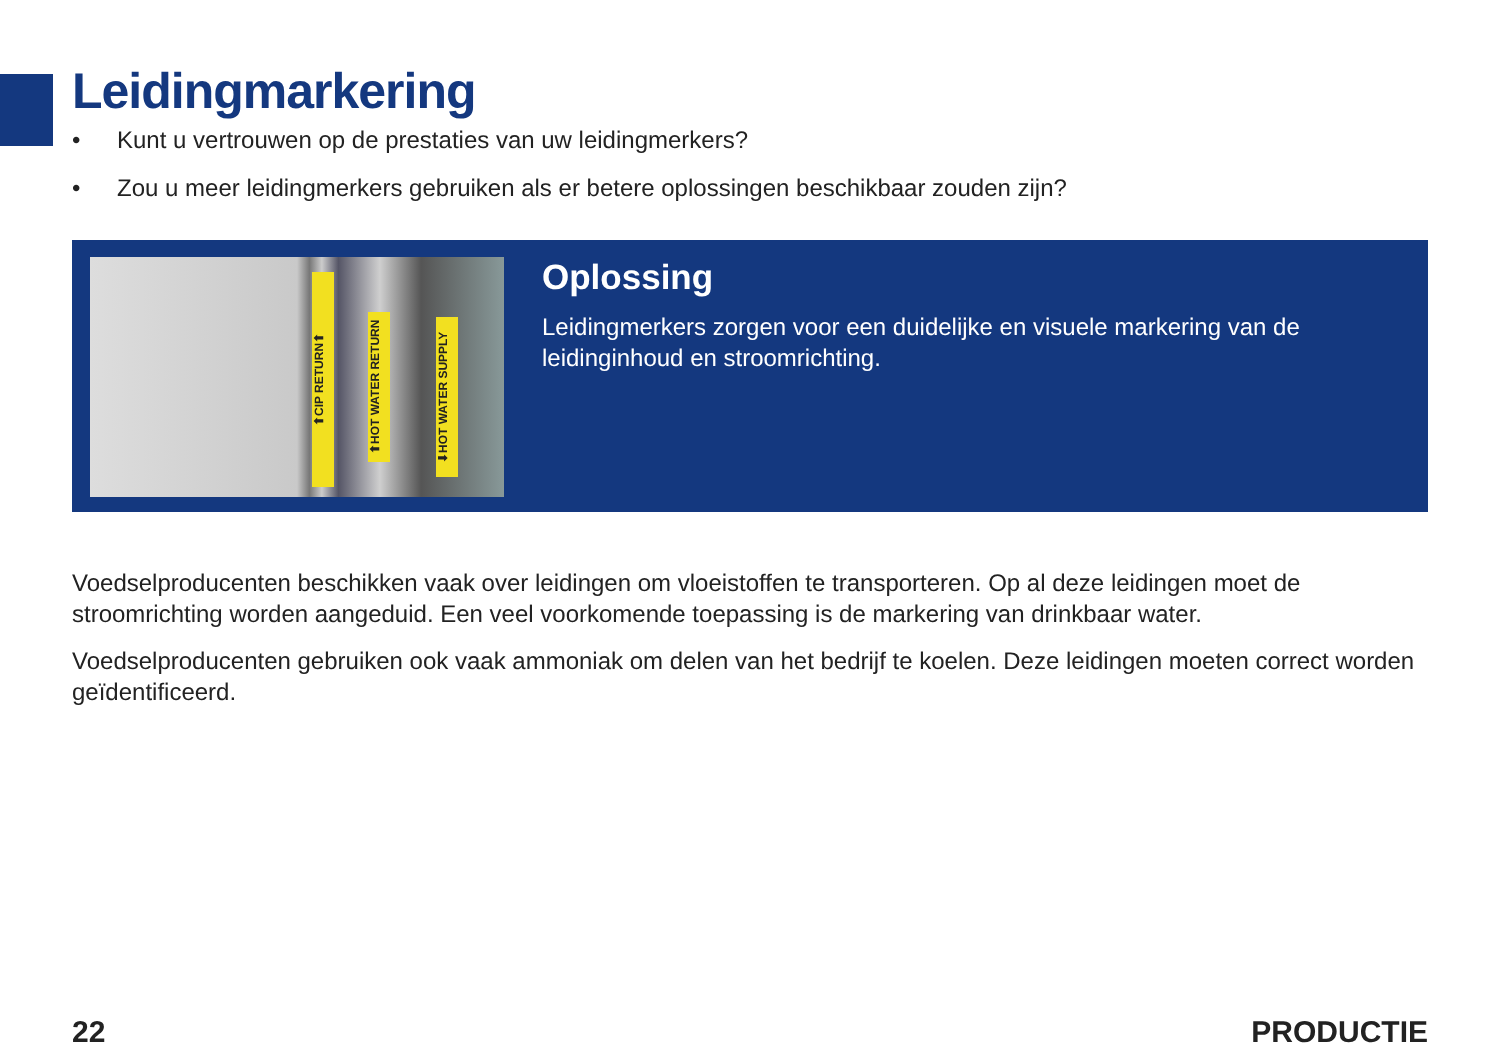Leidingmarkering
• Kunt u vertrouwen op de prestaties van uw leidingmerkers?
• Zou u meer leidingmerkers gebruiken als er betere oplossingen beschikbaar zouden zijn?
⬆CIP RETURN⬆
⬆HOT WATER RETURN
⬇HOT WATER SUPPLY
Oplossing
Leidingmerkers zorgen voor een duidelijke en visuele markering van de leidinginhoud en stroomrichting.
Voedselproducenten beschikken vaak over leidingen om vloeistoffen te transporteren. Op al deze leidingen moet de stroomrichting worden aangeduid. Een veel voorkomende toepassing is de markering van drinkbaar water.
Voedselproducenten gebruiken ook vaak ammoniak om delen van het bedrijf te koelen. Deze leidingen moeten correct worden geïdentificeerd.
22 PRODUCTIE